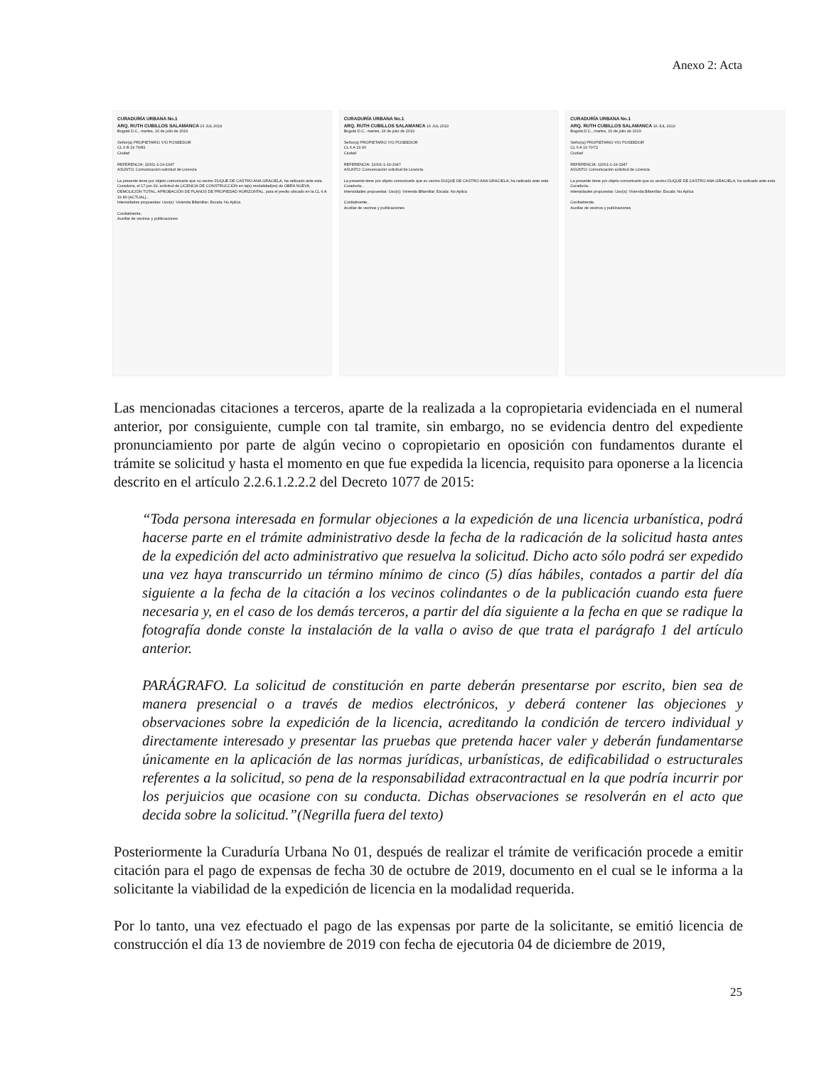Anexo 2: Acta
CURADURÍA URBANA No.1
ARQ. RUTH CUBILLOS SALAMANCA 16 JUL 2019
Bogotá D.C., martes, 16 de julio de 2019
Señor(a) PROPIETARIO Y/O POSEEDOR
CL 6 B 19 79/81
Ciudad
REFERENCIA: 11001-1-19-1947
ASUNTO: Comunicación solicitud de Licencia
La presente tiene por objeto comunicarle que su vecino DUQUE DE CASTRO ANA GRACIELA, ha radicado ante esta Curaduría, el 17-jun-19, solicitud de LICENCIA DE CONSTRUCCIÓN en la(s) modalidad(es) de OBRA NUEVA, DEMOLICIÓN TOTAL, APROBACIÓN DE PLANOS DE PROPIEDAD HORIZONTAL, para el predio ubicado en la CL 6 A 19 80 (ACTUAL)...
Intensidades propuestas: Uso(s): Vivienda Bifamiliar; Escala: No Aplica
Cordialmente,
Auxiliar de vecinos y publicaciones
CURADURÍA URBANA No.1
ARQ. RUTH CUBILLOS SALAMANCA 16 JUL 2019
Bogotá D.C., martes, 16 de julio de 2019
Señor(a) PROPIETARIO Y/O POSEEDOR
CL 6 A 19 90
Ciudad
REFERENCIA: 11001-1-19-1947
ASUNTO: Comunicación solicitud de Licencia
La presente tiene por objeto comunicarle que su vecino DUQUE DE CASTRO ANA GRACIELA, ha radicado ante esta Curaduría...
Intensidades propuestas: Uso(s): Vivienda Bifamiliar; Escala: No Aplica
Cordialmente,
Auxiliar de vecinos y publicaciones
CURADURÍA URBANA No.1
ARQ. RUTH CUBILLOS SALAMANCA 16 JUL 2019
Bogotá D.C., martes, 16 de julio de 2019
Señor(a) PROPIETARIO Y/O POSEEDOR
CL 6 A 19 70/72
Ciudad
REFERENCIA: 11001-1-19-1947
ASUNTO: Comunicación solicitud de Licencia
La presente tiene por objeto comunicarle que su vecino DUQUE DE CASTRO ANA GRACIELA, ha radicado ante esta Curaduría...
Intensidades propuestas: Uso(s): Vivienda Bifamiliar; Escala: No Aplica
Cordialmente,
Auxiliar de vecinos y publicaciones
Las mencionadas citaciones a terceros, aparte de la realizada a la copropietaria evidenciada en el numeral anterior, por consiguiente, cumple con tal tramite, sin embargo, no se evidencia dentro del expediente pronunciamiento por parte de algún vecino o copropietario en oposición con fundamentos durante el trámite se solicitud y hasta el momento en que fue expedida la licencia, requisito para oponerse a la licencia descrito en el artículo 2.2.6.1.2.2.2 del Decreto 1077 de 2015:
“Toda persona interesada en formular objeciones a la expedición de una licencia urbanística, podrá hacerse parte en el trámite administrativo desde la fecha de la radicación de la solicitud hasta antes de la expedición del acto administrativo que resuelva la solicitud. Dicho acto sólo podrá ser expedido una vez haya transcurrido un término mínimo de cinco (5) días hábiles, contados a partir del día siguiente a la fecha de la citación a los vecinos colindantes o de la publicación cuando esta fuere necesaria y, en el caso de los demás terceros, a partir del día siguiente a la fecha en que se radique la fotografía donde conste la instalación de la valla o aviso de que trata el parágrafo 1 del artículo anterior.
PARÁGRAFO. La solicitud de constitución en parte deberán presentarse por escrito, bien sea de manera presencial o a través de medios electrónicos, y deberá contener las objeciones y observaciones sobre la expedición de la licencia, acreditando la condición de tercero individual y directamente interesado y presentar las pruebas que pretenda hacer valer y deberán fundamentarse únicamente en la aplicación de las normas jurídicas, urbanísticas, de edificabilidad o estructurales referentes a la solicitud, so pena de la responsabilidad extracontractual en la que podría incurrir por los perjuicios que ocasione con su conducta. Dichas observaciones se resolverán en el acto que decida sobre la solicitud.”(Negrilla fuera del texto)
Posteriormente la Curaduría Urbana No 01, después de realizar el trámite de verificación procede a emitir citación para el pago de expensas de fecha 30 de octubre de 2019, documento en el cual se le informa a la solicitante la viabilidad de la expedición de licencia en la modalidad requerida.
Por lo tanto, una vez efectuado el pago de las expensas por parte de la solicitante, se emitió licencia de construcción el día 13 de noviembre de 2019 con fecha de ejecutoria 04 de diciembre de 2019,
25